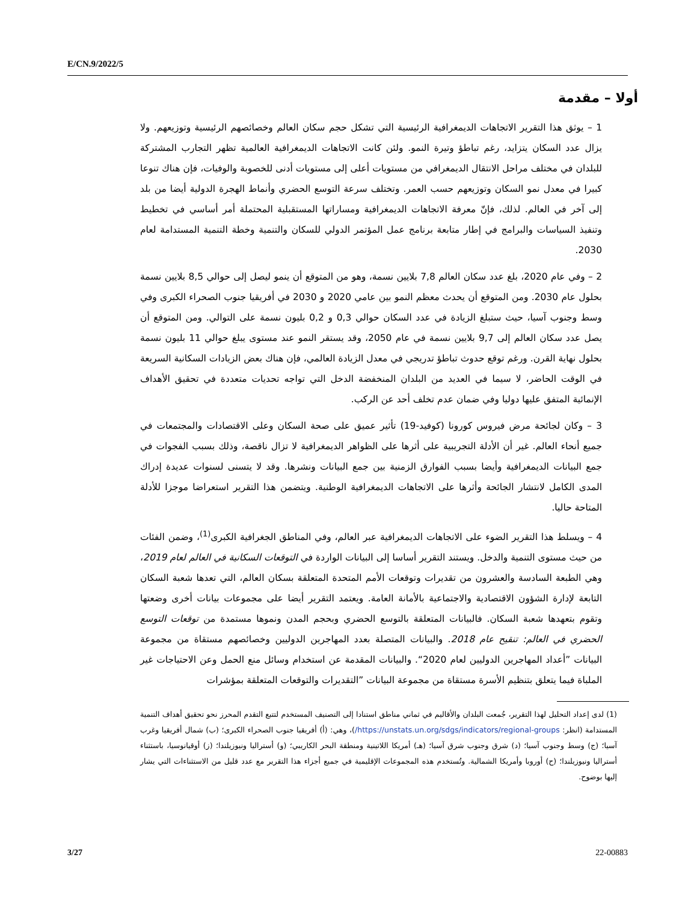E/CN.9/2022/5
أولا – مقدمة
1 – يوثق هذا التقرير الاتجاهات الديمغرافية الرئيسية التي تشكل حجم سكان العالم وخصائصهم الرئيسية وتوزيعهم. ولا يزال عدد السكان يتزايد، رغم تباطؤ وتيرة النمو. ولئن كانت الاتجاهات الديمغرافية العالمية تظهر التجارب المشتركة للبلدان في مختلف مراحل الانتقال الديمغرافي من مستويات أعلى إلى مستويات أدنى للخصوبة والوفيات، فإن هناك تنوعا كبيرا في معدل نمو السكان وتوزيعهم حسب العمر. وتختلف سرعة التوسع الحضري وأنماط الهجرة الدولية أيضا من بلد إلى آخر في العالم. لذلك، فإنّ معرفة الاتجاهات الديمغرافية ومساراتها المستقبلية المحتملة أمر أساسي في تخطيط وتنفيذ السياسات والبرامج في إطار متابعة برنامج عمل المؤتمر الدولي للسكان والتنمية وخطة التنمية المستدامة لعام 2030.
2 – وفي عام 2020، بلغ عدد سكان العالم 7,8 بلايين نسمة، وهو من المتوقع أن ينمو ليصل إلى حوالي 8,5 بلايين نسمة بحلول عام 2030. ومن المتوقع أن يحدث معظم النمو بين عامي 2020 و 2030 في أفريقيا جنوب الصحراء الكبرى وفي وسط وجنوب آسيا، حيث ستبلغ الزيادة في عدد السكان حوالي 0,3 و 0,2 بليون نسمة على التوالي. ومن المتوقع أن يصل عدد سكان العالم إلى 9,7 بلايين نسمة في عام 2050، وقد يستقر النمو عند مستوى يبلغ حوالي 11 بليون نسمة بحلول نهاية القرن. ورغم توقع حدوث تباطؤ تدريجي في معدل الزيادة العالمي، فإن هناك بعض الزيادات السكانية السريعة في الوقت الحاضر، لا سيما في العديد من البلدان المنخفضة الدخل التي تواجه تحديات متعددة في تحقيق الأهداف الإنمائية المتفق عليها دوليا وفي ضمان عدم تخلف أحد عن الركب.
3 – وكان لجائحة مرض فيروس كورونا (كوفيد-19) تأثير عميق على صحة السكان وعلى الاقتصادات والمجتمعات في جميع أنحاء العالم. غير أن الأدلة التجريبية على أثرها على الظواهر الديمغرافية لا تزال ناقصة، وذلك بسبب الفجوات في جمع البيانات الديمغرافية وأيضا بسبب الفوارق الزمنية بين جمع البيانات ونشرها. وقد لا يتسنى لسنوات عديدة إدراك المدى الكامل لانتشار الجائحة وأثرها على الاتجاهات الديمغرافية الوطنية. ويتضمن هذا التقرير استعراضا موجزا للأدلة المتاحة حاليا.
4 – ويسلط هذا التقرير الضوء على الاتجاهات الديمغرافية عبر العالم، وفي المناطق الجغرافية الكبرى<sup>(1)</sup>، وضمن الفئات من حيث مستوى التنمية والدخل. ويستند التقرير أساسا إلى البيانات الواردة في التوقعات السكانية في العالم لعام 2019، وهي الطبعة السادسة والعشرون من تقديرات وتوقعات الأمم المتحدة المتعلقة بسكان العالم، التي تعدها شعبة السكان التابعة لإدارة الشؤون الاقتصادية والاجتماعية بالأمانة العامة. ويعتمد التقرير أيضا على مجموعات بيانات أخرى وضعتها وتقوم بتعهدها شعبة السكان. فالبيانات المتعلقة بالتوسع الحضري وبحجم المدن ونموها مستمدة من توقعات التوسع الحضري في العالم: تنقيح عام 2018. والبيانات المتصلة بعدد المهاجرين الدوليين وخصائصهم مستقاة من مجموعة البيانات ”أعداد المهاجرين الدوليين لعام 2020“. والبيانات المقدمة عن استخدام وسائل منع الحمل وعن الاحتياجات غير الملباة فيما يتعلق بتنظيم الأسرة مستقاة من مجموعة البيانات ”التقديرات والتوقعات المتعلقة بمؤشرات
(1) لدى إعداد التحليل لهذا التقرير، جُمعت البلدان والأقاليم في ثماني مناطق استنادا إلى التصنيف المستخدم لتتبع التقدم المحرز نحو تحقيق أهداف التنمية المستدامة (انظر: https://unstats.un.org/sdgs/indicators/regional-groups/)، وهي: (أ) أفريقيا جنوب الصحراء الكبرى؛ (ب) شمال أفريقيا وغرب آسيا؛ (ج) وسط وجنوب آسيا؛ (د) شرق وجنوب شرق آسيا؛ (هـ) أمريكا اللاتينية ومنطقة البحر الكاريبي؛ (و) أستراليا ونيوزيلندا؛ (ز) أوقيانوسيا، باستثناء أستراليا ونيوزيلندا؛ (ح) أوروبا وأمريكا الشمالية. وتُستخدم هذه المجموعات الإقليمية في جميع أجزاء هذا التقرير مع عدد قليل من الاستثناءات التي يشار إليها بوضوح.
3/27 22-00883